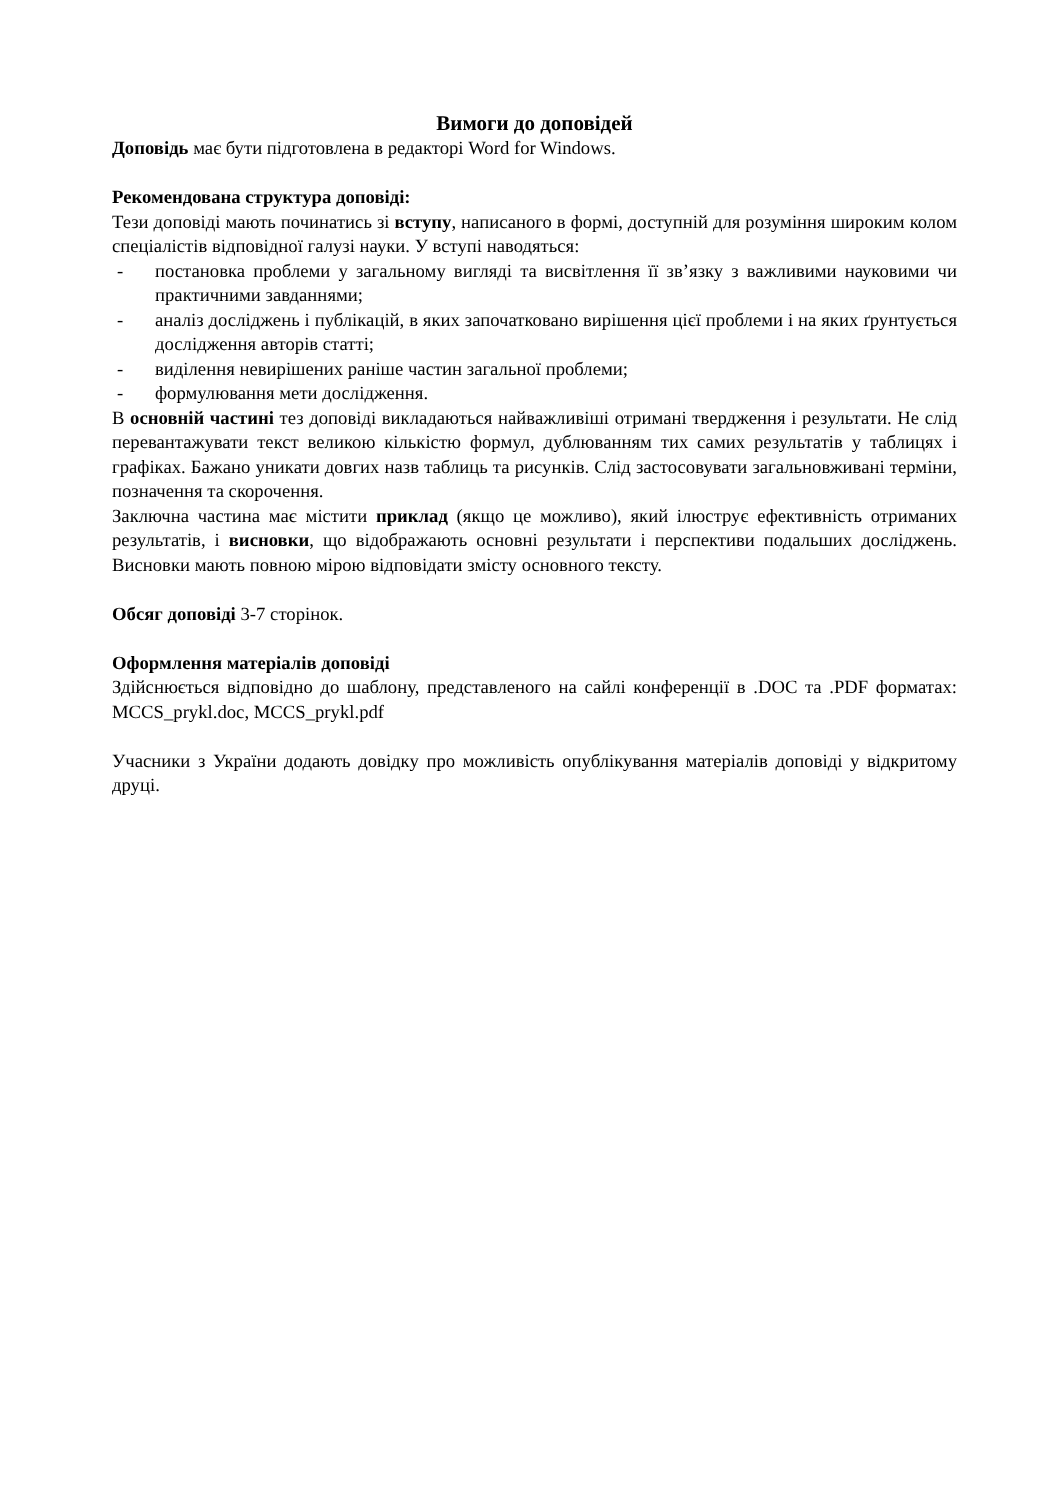Вимоги до доповідей
Доповідь має бути підготовлена в редакторі Word for Windows.
Рекомендована структура доповіді:
Тези доповіді мають починатись зі вступу, написаного в формі, доступній для розуміння широким колом спеціалістів відповідної галузі науки. У вступі наводяться:
- постановка проблеми у загальному вигляді та висвітлення її зв’язку з важливими науковими чи практичними завданнями;
- аналіз досліджень і публікацій, в яких започатковано вирішення цієї проблеми і на яких ґрунтується дослідження авторів статті;
- виділення невирішених раніше частин загальної проблеми;
- формулювання мети дослідження.
В основній частині тез доповіді викладаються найважливіші отримані твердження і результати. Не слід перевантажувати текст великою кількістю формул, дублюванням тих самих результатів у таблицях і графіках. Бажано уникати довгих назв таблиць та рисунків. Слід застосовувати загальновживані терміни, позначення та скорочення.
Заключна частина має містити приклад (якщо це можливо), який ілюструє ефективність отриманих результатів, і висновки, що відображають основні результати і перспективи подальших досліджень. Висновки мають повною мірою відповідати змісту основного тексту.
Обсяг доповіді 3-7 сторінок.
Оформлення матеріалів доповіді
Здійснюється відповідно до шаблону, представленого на сайлі конференції в .DOC та .PDF форматах: MCCS_prykl.doc, MCCS_prykl.pdf
Учасники з України додають довідку про можливість опублікування матеріалів доповіді у відкритому друці.